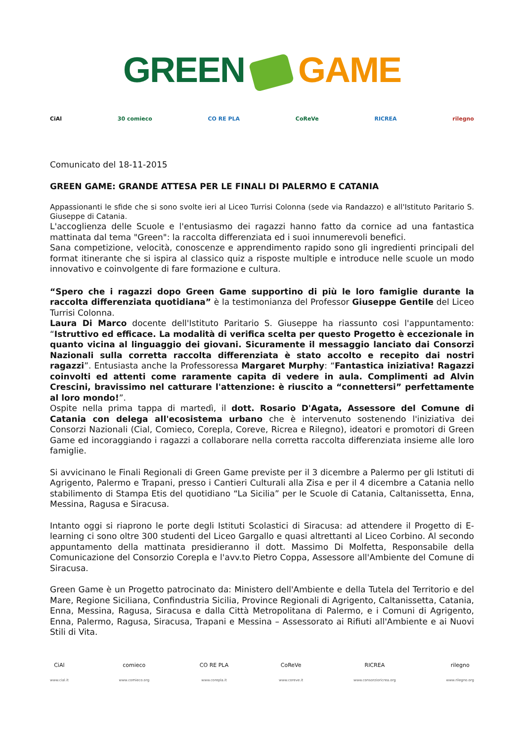GREEN GAME
CiAl 30 comieco CO RE PLA CoReVe RICREA rilegno
Comunicato del 18-11-2015
GREEN GAME: GRANDE ATTESA PER LE FINALI DI PALERMO E CATANIA
Appassionanti le sfide che si sono svolte ieri al Liceo Turrisi Colonna (sede via Randazzo) e all'Istituto Paritario S. Giuseppe di Catania.
L'accoglienza delle Scuole e l'entusiasmo dei ragazzi hanno fatto da cornice ad una fantastica mattinata dal tema "Green": la raccolta differenziata ed i suoi innumerevoli benefici.
Sana competizione, velocità, conoscenze e apprendimento rapido sono gli ingredienti principali del format itinerante che si ispira al classico quiz a risposte multiple e introduce nelle scuole un modo innovativo e coinvolgente di fare formazione e cultura.
“Spero che i ragazzi dopo Green Game supportino di più le loro famiglie durante la raccolta differenziata quotidiana” è la testimonianza del Professor Giuseppe Gentile del Liceo Turrisi Colonna.
Laura Di Marco docente dell'Istituto Paritario S. Giuseppe ha riassunto cosi l'appuntamento: “Istruttivo ed efficace. La modalità di verifica scelta per questo Progetto è eccezionale in quanto vicina al linguaggio dei giovani. Sicuramente il messaggio lanciato dai Consorzi Nazionali sulla corretta raccolta differenziata è stato accolto e recepito dai nostri ragazzi”. Entusiasta anche la Professoressa Margaret Murphy: “Fantastica iniziativa! Ragazzi coinvolti ed attenti come raramente capita di vedere in aula. Complimenti ad Alvin Crescini, bravissimo nel catturare l'attenzione: è riuscito a “connettersi” perfettamente al loro mondo!”.
Ospite nella prima tappa di martedì, il dott. Rosario D'Agata, Assessore del Comune di Catania con delega all'ecosistema urbano che è intervenuto sostenendo l'iniziativa dei Consorzi Nazionali (Cial, Comieco, Corepla, Coreve, Ricrea e Rilegno), ideatori e promotori di Green Game ed incoraggiando i ragazzi a collaborare nella corretta raccolta differenziata insieme alle loro famiglie.
Si avvicinano le Finali Regionali di Green Game previste per il 3 dicembre a Palermo per gli Istituti di Agrigento, Palermo e Trapani, presso i Cantieri Culturali alla Zisa e per il 4 dicembre a Catania nello stabilimento di Stampa Etis del quotidiano “La Sicilia” per le Scuole di Catania, Caltanissetta, Enna, Messina, Ragusa e Siracusa.
Intanto oggi si riaprono le porte degli Istituti Scolastici di Siracusa: ad attendere il Progetto di E-learning ci sono oltre 300 studenti del Liceo Gargallo e quasi altrettanti al Liceo Corbino. Al secondo appuntamento della mattinata presidieranno il dott. Massimo Di Molfetta, Responsabile della Comunicazione del Consorzio Corepla e l'avv.to Pietro Coppa, Assessore all'Ambiente del Comune di Siracusa.
Green Game è un Progetto patrocinato da: Ministero dell'Ambiente e della Tutela del Territorio e del Mare, Regione Siciliana, Confindustria Sicilia, Province Regionali di Agrigento, Caltanissetta, Catania, Enna, Messina, Ragusa, Siracusa e dalla Città Metropolitana di Palermo, e i Comuni di Agrigento, Enna, Palermo, Ragusa, Siracusa, Trapani e Messina – Assessorato ai Rifiuti all'Ambiente e ai Nuovi Stili di Vita.
CiAl
www.cial.it
comieco
www.comieco.org
CO RE PLA
www.corepla.it
CoReVe
www.coreve.it
RICREA
www.consorzioricrea.org
rilegno
www.rilegno.org